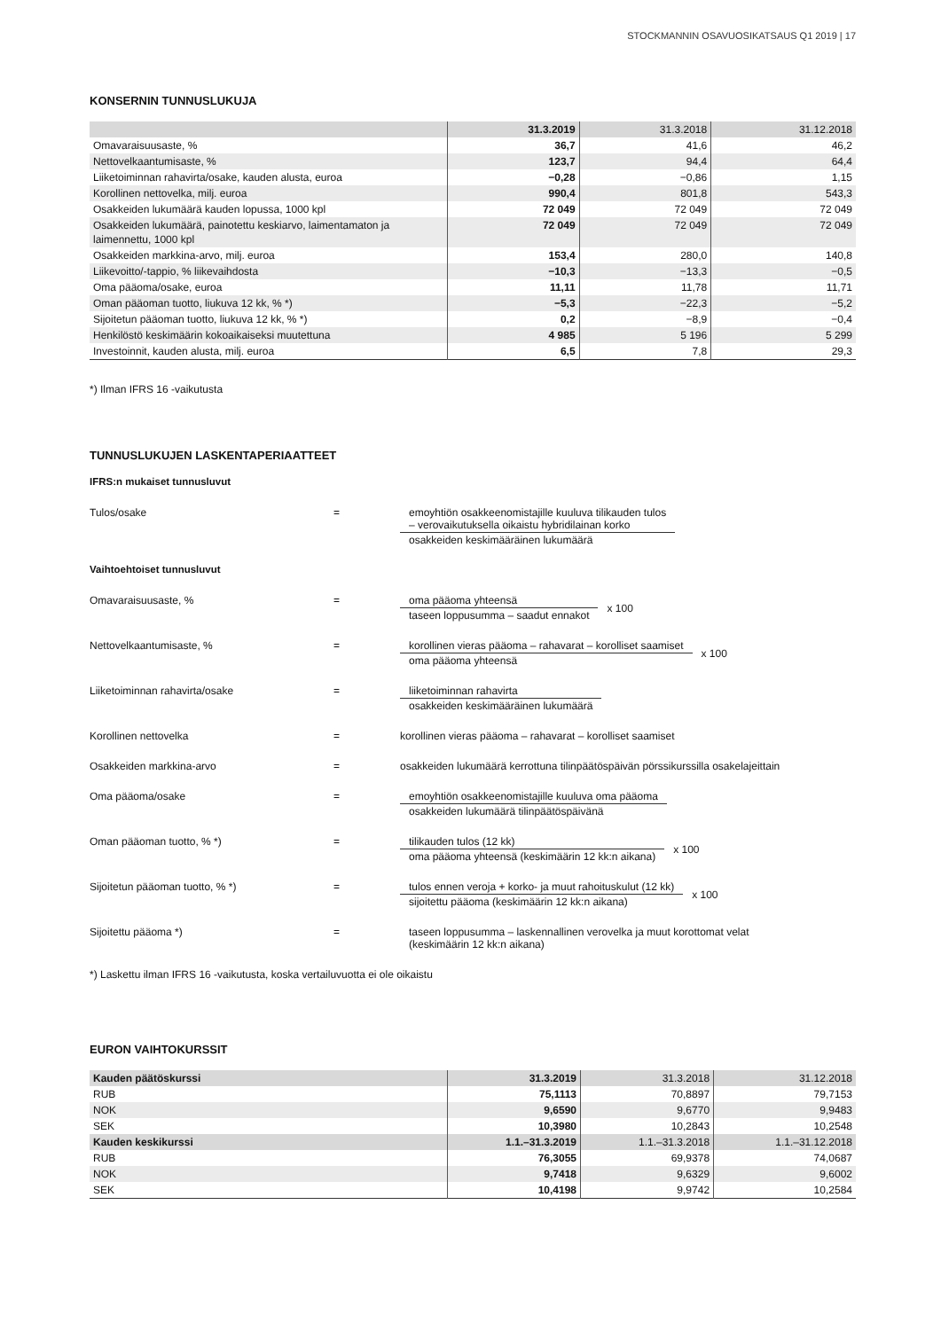STOCKMANNIN OSAVUOSIKATSAUS Q1 2019 | 17
KONSERNIN TUNNUSLUKUJA
| | 31.3.2019 | 31.3.2018 | 31.12.2018 |
| --- | --- | --- | --- |
| Omavaraisuusaste, % | 36,7 | 41,6 | 46,2 |
| Nettovelkaantumisaste, % | 123,7 | 94,4 | 64,4 |
| Liiketoiminnan rahavirta/osake, kauden alusta, euroa | −0,28 | −0,86 | 1,15 |
| Korollinen nettovelka, milj. euroa | 990,4 | 801,8 | 543,3 |
| Osakkeiden lukumäärä kauden lopussa, 1000 kpl | 72 049 | 72 049 | 72 049 |
| Osakkeiden lukumäärä, painotettu keskiarvo, laimentamaton ja laimennettu, 1000 kpl | 72 049 | 72 049 | 72 049 |
| Osakkeiden markkina-arvo, milj. euroa | 153,4 | 280,0 | 140,8 |
| Liikevoitto/-tappio, % liikevaihdosta | −10,3 | −13,3 | −0,5 |
| Oma pääoma/osake, euroa | 11,11 | 11,78 | 11,71 |
| Oman pääoman tuotto, liukuva 12 kk, % *) | −5,3 | −22,3 | −5,2 |
| Sijoitetun pääoman tuotto, liukuva 12 kk, % *) | 0,2 | −8,9 | −0,4 |
| Henkilöstö keskimäärin kokoaikaiseksi muutettuna | 4 985 | 5 196 | 5 299 |
| Investoinnit, kauden alusta, milj. euroa | 6,5 | 7,8 | 29,3 |
*) Ilman IFRS 16 -vaikutusta
TUNNUSLUKUJEN LASKENTAPERIAATTEET
IFRS:n mukaiset tunnusluvut
Tulos/osake = emoyhtiön osakkeenomistajille kuuluva tilikauden tulos
– verovaikutuksella oikaistu hybridilainan korko
osakkeiden keskimääräinen lukumäärä
Vaihtoehtoiset tunnusluvut
Omavaraisuusaste, % = oma pääoma yhteensä
taseen loppusumma – saadut ennakot
x 100
Nettovelkaantumisaste, % = korollinen vieras pääoma – rahavarat – korolliset saamiset
oma pääoma yhteensä
x 100
Liiketoiminnan rahavirta/osake = liiketoiminnan rahavirta
osakkeiden keskimääräinen lukumäärä
Korollinen nettovelka = korollinen vieras pääoma – rahavarat – korolliset saamiset
Osakkeiden markkina-arvo = osakkeiden lukumäärä kerrottuna tilinpäätöspäivän pörssikurssilla osakelajeittain
Oma pääoma/osake = emoyhtiön osakkeenomistajille kuuluva oma pääoma
osakkeiden lukumäärä tilinpäätöspäivänä
Oman pääoman tuotto, % *) = tilikauden tulos (12 kk)
oma pääoma yhteensä (keskimäärin 12 kk:n aikana)
x 100
Sijoitetun pääoman tuotto, % *) = tulos ennen veroja + korko- ja muut rahoituskulut (12 kk)
sijoitettu pääoma (keskimäärin 12 kk:n aikana)
x 100
Sijoitettu pääoma *) = taseen loppusumma – laskennallinen verovelka ja muut korottomat velat
(keskimäärin 12 kk:n aikana)
*) Laskettu ilman IFRS 16 -vaikutusta, koska vertailuvuotta ei ole oikaistu
EURON VAIHTOKURSSIT
| Kauden päätöskurssi | 31.3.2019 | 31.3.2018 | 31.12.2018 |
| --- | --- | --- | --- |
| RUB | 75,1113 | 70,8897 | 79,7153 |
| NOK | 9,6590 | 9,6770 | 9,9483 |
| SEK | 10,3980 | 10,2843 | 10,2548 |
| Kauden keskikurssi | 1.1.–31.3.2019 | 1.1.–31.3.2018 | 1.1.–31.12.2018 |
| RUB | 76,3055 | 69,9378 | 74,0687 |
| NOK | 9,7418 | 9,6329 | 9,6002 |
| SEK | 10,4198 | 9,9742 | 10,2584 |